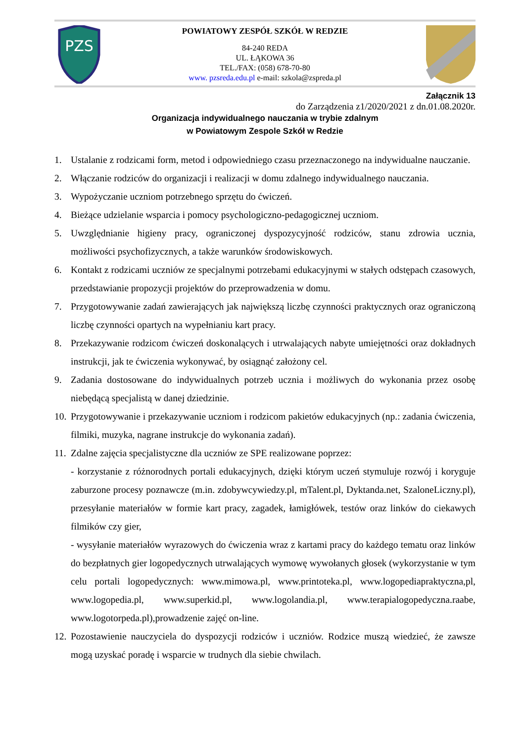PZS
POWIATOWY ZESPÓŁ SZKÓŁ W REDZIE
84-240 REDA
UL. ŁĄKOWA 36
TEL./FAX: (058) 678-70-80
www. pzsreda.edu.pl e-mail: szkola@zspreda.pl
Załącznik 13
do Zarządzenia z1/2020/2021 z dn.01.08.2020r.
Organizacja indywidualnego nauczania w trybie zdalnym
w Powiatowym Zespole Szkół w Redzie
1. Ustalanie z rodzicami form, metod i odpowiedniego czasu przeznaczonego na indywidualne nauczanie.
2. Włączanie rodziców do organizacji i realizacji w domu zdalnego indywidualnego nauczania.
3. Wypożyczanie uczniom potrzebnego sprzętu do ćwiczeń.
4. Bieżące udzielanie wsparcia i pomocy psychologiczno-pedagogicznej uczniom.
5. Uwzględnianie higieny pracy, ograniczonej dyspozycyjność rodziców, stanu zdrowia ucznia, możliwości psychofizycznych, a także warunków środowiskowych.
6. Kontakt z rodzicami uczniów ze specjalnymi potrzebami edukacyjnymi w stałych odstępach czasowych, przedstawianie propozycji projektów do przeprowadzenia w domu.
7. Przygotowywanie zadań zawierających jak największą liczbę czynności praktycznych oraz ograniczoną liczbę czynności opartych na wypełnianiu kart pracy.
8. Przekazywanie rodzicom ćwiczeń doskonalących i utrwalających nabyte umiejętności oraz dokładnych instrukcji, jak te ćwiczenia wykonywać, by osiągnąć założony cel.
9. Zadania dostosowane do indywidualnych potrzeb ucznia i możliwych do wykonania przez osobę niebędącą specjalistą w danej dziedzinie.
10. Przygotowywanie i przekazywanie uczniom i rodzicom pakietów edukacyjnych (np.: zadania ćwiczenia, filmiki, muzyka, nagrane instrukcje do wykonania zadań).
11. Zdalne zajęcia specjalistyczne dla uczniów ze SPE realizowane poprzez:
- korzystanie z różnorodnych portali edukacyjnych, dzięki którym uczeń stymuluje rozwój i koryguje zaburzone procesy poznawcze (m.in. zdobywcywiedzy.pl, mTalent.pl, Dyktanda.net, SzaloneLiczny.pl), przesyłanie materiałów w formie kart pracy, zagadek, łamigłówek, testów oraz linków do ciekawych filmików czy gier,
- wysyłanie materiałów wyrazowych do ćwiczenia wraz z kartami pracy do każdego tematu oraz linków do bezpłatnych gier logopedycznych utrwalających wymowę wywołanych głosek (wykorzystanie w tym celu portali logopedycznych: www.mimowa.pl, www.printoteka.pl, www.logopediapraktyczna,pl, www.logopedia.pl, www.superkid.pl, www.logolandia.pl, www.terapialogopedyczna.raabe, www.logotorpeda.pl),prowadzenie zajęć on-line.
12. Pozostawienie nauczyciela do dyspozycji rodziców i uczniów. Rodzice muszą wiedzieć, że zawsze mogą uzyskać poradę i wsparcie w trudnych dla siebie chwilach.